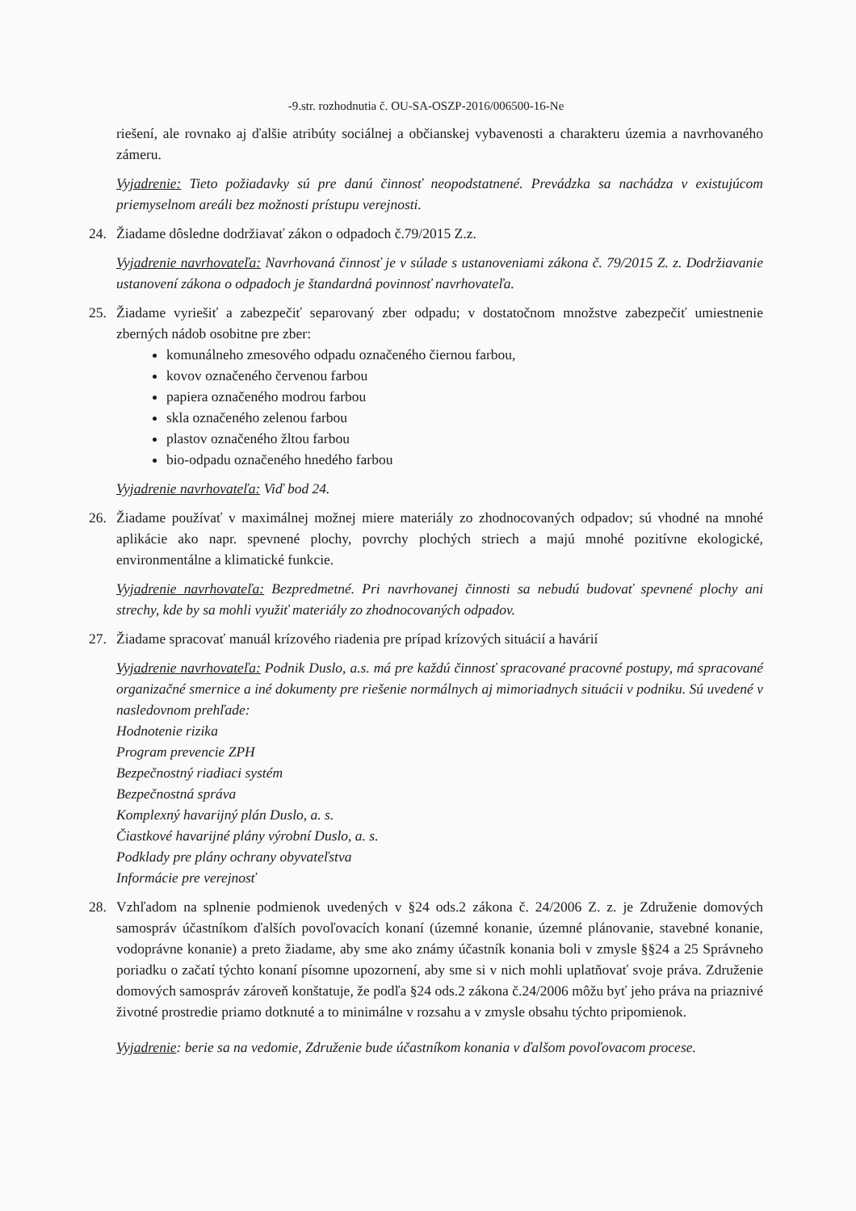-9.str. rozhodnutia č. OU-SA-OSZP-2016/006500-16-Ne
riešení, ale rovnako aj ďalšie atribúty sociálnej a občianskej vybavenosti a charakteru územia a navrhovaného zámeru.
Vyjadrenie: Tieto požiadavky sú pre danú činnosť neopodstatnené. Prevádzka sa nachádza v existujúcom priemyselnom areáli bez možnosti prístupu verejnosti.
24. Žiadame dôsledne dodržiavať zákon o odpadoch č.79/2015 Z.z.
Vyjadrenie navrhovateľa: Navrhovaná činnosť je v súlade s ustanoveniami zákona č. 79/2015 Z. z. Dodržiavanie ustanovení zákona o odpadoch je štandardná povinnosť navrhovateľa.
25. Žiadame vyriešiť a zabezpečiť separovaný zber odpadu; v dostatočnom množstve zabezpečiť umiestnenie zberných nádob osobitne pre zber:
komunálneho zmesového odpadu označeného čiernou farbou,
kovov označeného červenou farbou
papiera označeného modrou farbou
skla označeného zelenou farbou
plastov označeného žltou farbou
bio-odpadu označeného hnedého farbou
Vyjadrenie navrhovateľa: Viď bod 24.
26. Žiadame používať v maximálnej možnej miere materiály zo zhodnocovaných odpadov; sú vhodné na mnohé aplikácie ako napr. spevnené plochy, povrchy plochých striech a majú mnohé pozitívne ekologické, environmentálne a klimatické funkcie.
Vyjadrenie navrhovateľa: Bezpredmetné. Pri navrhovanej činnosti sa nebudú budovať spevnené plochy ani strechy, kde by sa mohli využiť materiály zo zhodnocovaných odpadov.
27. Žiadame spracovať manuál krízového riadenia pre prípad krízových situácií a havárií
Vyjadrenie navrhovateľa: Podnik Duslo, a.s. má pre každú činnosť spracované pracovné postupy, má spracované organizačné smernice a iné dokumenty pre riešenie normálnych aj mimoriadnych situácii v podniku. Sú uvedené v nasledovnom prehľade:
Hodnotenie rizika
Program prevencie ZPH
Bezpečnostný riadiaci systém
Bezpečnostná správa
Komplexný havarijný plán Duslo, a. s.
Čiastkové havarijné plány výrobní Duslo, a. s.
Podklady pre plány ochrany obyvateľstva
Informácie pre verejnosť
28. Vzhľadom na splnenie podmienok uvedených v §24 ods.2 zákona č. 24/2006 Z. z. je Združenie domových samospráv účastníkom ďalších povoľovacích konaní (územné konanie, územné plánovanie, stavebné konanie, vodoprávne konanie) a preto žiadame, aby sme ako známy účastník konania boli v zmysle §§24 a 25 Správneho poriadku o začatí týchto konaní písomne upozornení, aby sme si v nich mohli uplatňovať svoje práva. Združenie domových samospráv zároveň konštatuje, že podľa §24 ods.2 zákona č.24/2006 môžu byť jeho práva na priaznivé životné prostredie priamo dotknuté a to minimálne v rozsahu a v zmysle obsahu týchto pripomienok.
Vyjadrenie: berie sa na vedomie, Združenie bude účastníkom konania v ďalšom povoľovacom procese.